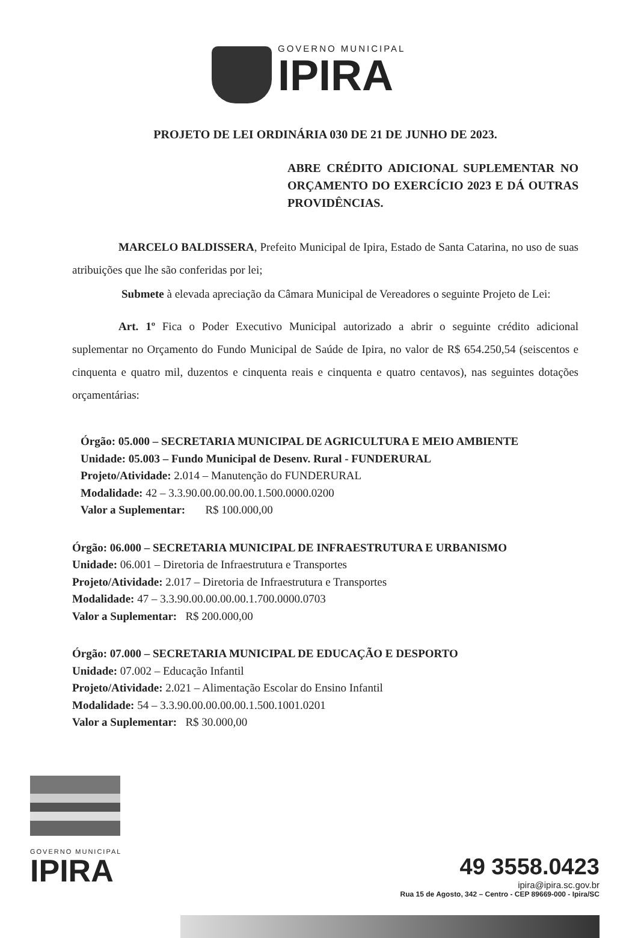GOVERNO MUNICIPAL
IPIRA
PROJETO DE LEI ORDINÁRIA 030 DE 21 DE JUNHO DE 2023.
ABRE CRÉDITO ADICIONAL SUPLEMENTAR NO ORÇAMENTO DO EXERCÍCIO 2023 E DÁ OUTRAS PROVIDÊNCIAS.
MARCELO BALDISSERA, Prefeito Municipal de Ipira, Estado de Santa Catarina, no uso de suas atribuições que lhe são conferidas por lei;
Submete à elevada apreciação da Câmara Municipal de Vereadores o seguinte Projeto de Lei:
Art. 1º Fica o Poder Executivo Municipal autorizado a abrir o seguinte crédito adicional suplementar no Orçamento do Fundo Municipal de Saúde de Ipira, no valor de R$ 654.250,54 (seiscentos e cinquenta e quatro mil, duzentos e cinquenta reais e cinquenta e quatro centavos), nas seguintes dotações orçamentárias:
Órgão: 05.000 – SECRETARIA MUNICIPAL DE AGRICULTURA E MEIO AMBIENTE
Unidade: 05.003 – Fundo Municipal de Desenv. Rural - FUNDERURAL
Projeto/Atividade: 2.014 – Manutenção do FUNDERURAL
Modalidade: 42 – 3.3.90.00.00.00.00.1.500.0000.0200
Valor a Suplementar: R$ 100.000,00
Órgão: 06.000 – SECRETARIA MUNICIPAL DE INFRAESTRUTURA E URBANISMO
Unidade: 06.001 – Diretoria de Infraestrutura e Transportes
Projeto/Atividade: 2.017 – Diretoria de Infraestrutura e Transportes
Modalidade: 47 – 3.3.90.00.00.00.00.1.700.0000.0703
Valor a Suplementar: R$ 200.000,00
Órgão: 07.000 – SECRETARIA MUNICIPAL DE EDUCAÇÃO E DESPORTO
Unidade: 07.002 – Educação Infantil
Projeto/Atividade: 2.021 – Alimentação Escolar do Ensino Infantil
Modalidade: 54 – 3.3.90.00.00.00.00.1.500.1001.0201
Valor a Suplementar: R$ 30.000,00
GOVERNO MUNICIPAL
IPIRA
49 3558.0423
ipira@ipira.sc.gov.br
Rua 15 de Agosto, 342 – Centro - CEP 89669-000 - Ipira/SC